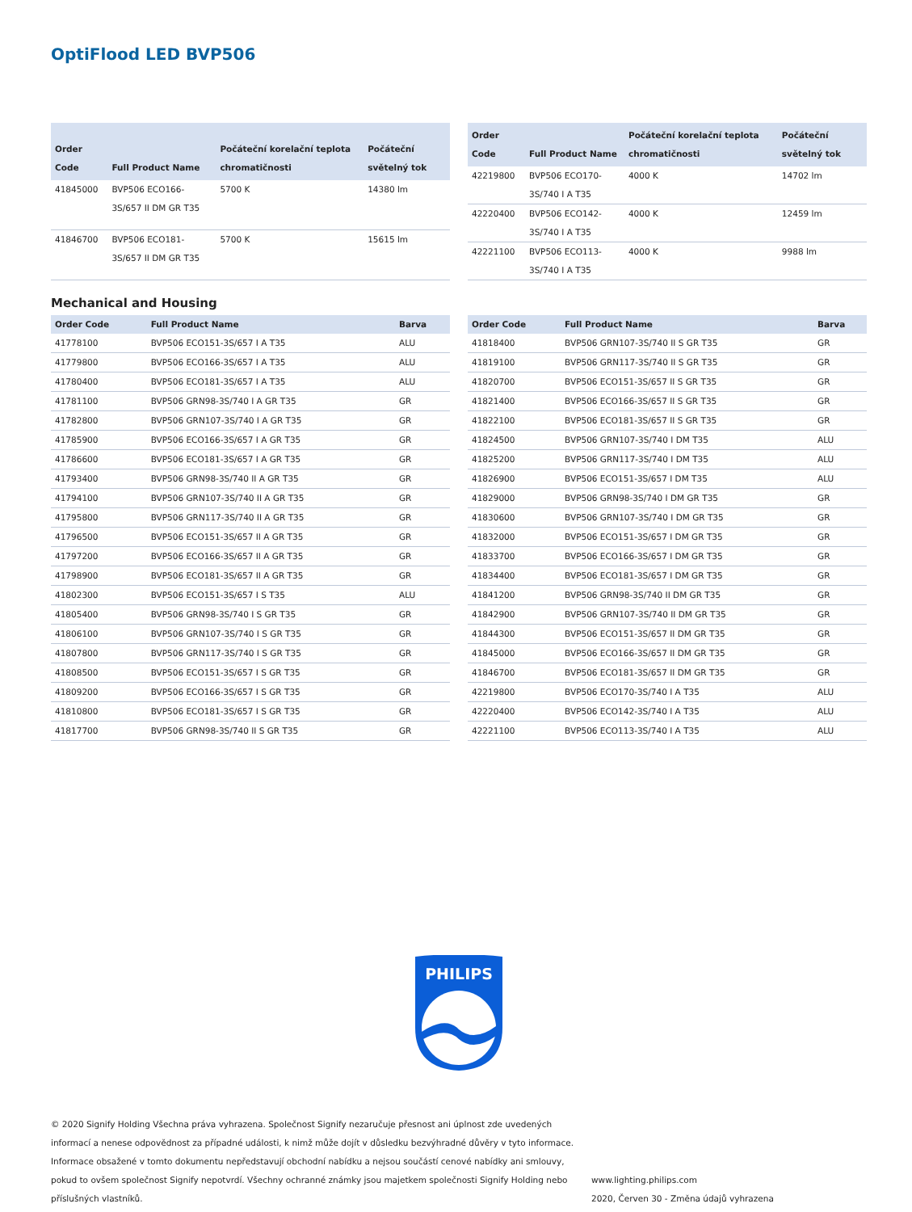OptiFlood LED BVP506
| Order Code | Full Product Name | Počáteční korelační teplota chromatičnosti | Počáteční světelný tok |
| --- | --- | --- | --- |
| 41845000 | BVP506 ECO166-3S/657 II DM GR T35 | 5700 K | 14380 lm |
| 41846700 | BVP506 ECO181-3S/657 II DM GR T35 | 5700 K | 15615 lm |
| Order Code | Full Product Name | Počáteční korelační teplota chromatičnosti | Počáteční světelný tok |
| --- | --- | --- | --- |
| 42219800 | BVP506 ECO170-3S/740 I A T35 | 4000 K | 14702 lm |
| 42220400 | BVP506 ECO142-3S/740 I A T35 | 4000 K | 12459 lm |
| 42221100 | BVP506 ECO113-3S/740 I A T35 | 4000 K | 9988 lm |
Mechanical and Housing
| Order Code | Full Product Name | Barva |
| --- | --- | --- |
| 41778100 | BVP506 ECO151-3S/657 I A T35 | ALU |
| 41779800 | BVP506 ECO166-3S/657 I A T35 | ALU |
| 41780400 | BVP506 ECO181-3S/657 I A T35 | ALU |
| 41781100 | BVP506 GRN98-3S/740 I A GR T35 | GR |
| 41782800 | BVP506 GRN107-3S/740 I A GR T35 | GR |
| 41785900 | BVP506 ECO166-3S/657 I A GR T35 | GR |
| 41786600 | BVP506 ECO181-3S/657 I A GR T35 | GR |
| 41793400 | BVP506 GRN98-3S/740 II A GR T35 | GR |
| 41794100 | BVP506 GRN107-3S/740 II A GR T35 | GR |
| 41795800 | BVP506 GRN117-3S/740 II A GR T35 | GR |
| 41796500 | BVP506 ECO151-3S/657 II A GR T35 | GR |
| 41797200 | BVP506 ECO166-3S/657 II A GR T35 | GR |
| 41798900 | BVP506 ECO181-3S/657 II A GR T35 | GR |
| 41802300 | BVP506 ECO151-3S/657 I S T35 | ALU |
| 41805400 | BVP506 GRN98-3S/740 I S GR T35 | GR |
| 41806100 | BVP506 GRN107-3S/740 I S GR T35 | GR |
| 41807800 | BVP506 GRN117-3S/740 I S GR T35 | GR |
| 41808500 | BVP506 ECO151-3S/657 I S GR T35 | GR |
| 41809200 | BVP506 ECO166-3S/657 I S GR T35 | GR |
| 41810800 | BVP506 ECO181-3S/657 I S GR T35 | GR |
| 41817700 | BVP506 GRN98-3S/740 II S GR T35 | GR |
| Order Code | Full Product Name | Barva |
| --- | --- | --- |
| 41818400 | BVP506 GRN107-3S/740 II S GR T35 | GR |
| 41819100 | BVP506 GRN117-3S/740 II S GR T35 | GR |
| 41820700 | BVP506 ECO151-3S/657 II S GR T35 | GR |
| 41821400 | BVP506 ECO166-3S/657 II S GR T35 | GR |
| 41822100 | BVP506 ECO181-3S/657 II S GR T35 | GR |
| 41824500 | BVP506 GRN107-3S/740 I DM T35 | ALU |
| 41825200 | BVP506 GRN117-3S/740 I DM T35 | ALU |
| 41826900 | BVP506 ECO151-3S/657 I DM T35 | ALU |
| 41829000 | BVP506 GRN98-3S/740 I DM GR T35 | GR |
| 41830600 | BVP506 GRN107-3S/740 I DM GR T35 | GR |
| 41832000 | BVP506 ECO151-3S/657 I DM GR T35 | GR |
| 41833700 | BVP506 ECO166-3S/657 I DM GR T35 | GR |
| 41834400 | BVP506 ECO181-3S/657 I DM GR T35 | GR |
| 41841200 | BVP506 GRN98-3S/740 II DM GR T35 | GR |
| 41842900 | BVP506 GRN107-3S/740 II DM GR T35 | GR |
| 41844300 | BVP506 ECO151-3S/657 II DM GR T35 | GR |
| 41845000 | BVP506 ECO166-3S/657 II DM GR T35 | GR |
| 41846700 | BVP506 ECO181-3S/657 II DM GR T35 | GR |
| 42219800 | BVP506 ECO170-3S/740 I A T35 | ALU |
| 42220400 | BVP506 ECO142-3S/740 I A T35 | ALU |
| 42221100 | BVP506 ECO113-3S/740 I A T35 | ALU |
PHILIPS
© 2020 Signify Holding Všechna práva vyhrazena. Společnost Signify nezaručuje přesnost ani úplnost zde uvedených informací a nenese odpovědnost za případné události, k nimž může dojít v důsledku bezvýhradné důvěry v tyto informace. Informace obsažené v tomto dokumentu nepředstavují obchodní nabídku a nejsou součástí cenové nabídky ani smlouvy, pokud to ovšem společnost Signify nepotvrdí. Všechny ochranné známky jsou majetkem společnosti Signify Holding nebo příslušných vlastníků.
www.lighting.philips.com
2020, Červen 30 - Změna údajů vyhrazena